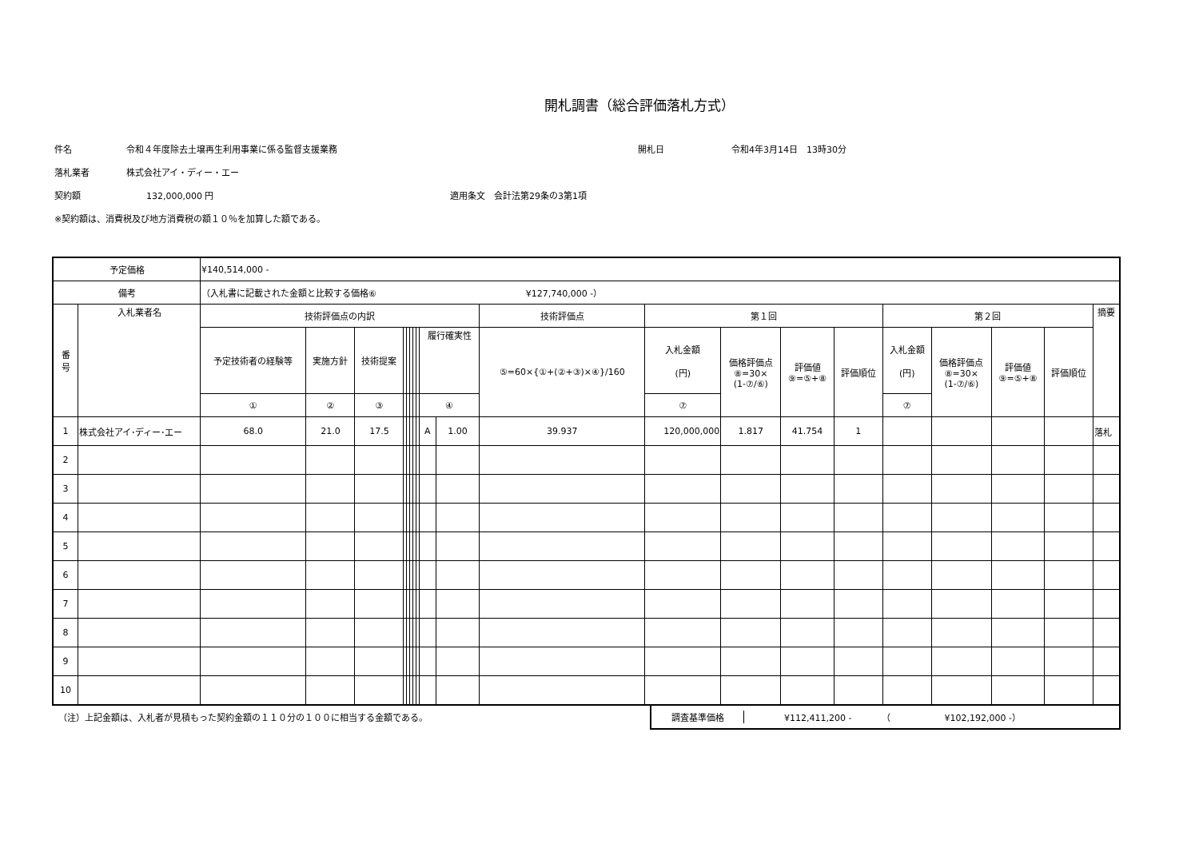開札調書（総合評価落札方式）
件名 令和４年度除去土壌再生利用事業に係る監督支援業務 開札日 令和4年3月14日　13時30分
落札業者 株式会社アイ・ディー・エー
契約額 132,000,000 円 適用条文　会計法第29条の3第1項
※契約額は、消費税及び地方消費税の額１０％を加算した額である。
| 予定価格 | | ¥140,514,000 - | | | | | | | | | | | | | | | | | | | |
| 備考 | | （入札書に記載された金額と比較する価格⑥ ¥127,740,000 -） | | | | | | | | | | | | | | | | | | | |
| 番 号 | 入札業者名 | 技術評価点の内訳 | | | | | | | | | | 技術評価点 | 第１回 | | | | 第２回 | | | | 摘要 |
| | | 予定技術者の経験等 | 実施方針 | 技術提案 | | | | | | 履行確実性 | | ⑤=60×{①+(②+③)×④}/160 | 入札金額 (円) | 価格評価点 ⑧=30× (1-⑦/⑥) | 評価値 ⑨=⑤+⑧ | 評価順位 | 入札金額 (円) | 価格評価点 ⑧=30× (1-⑦/⑥) | 評価値 ⑨=⑤+⑧ | 評価順位 | |
| | | ① | ② | ③ | | | | | | ④ | | | ⑦ | | | | ⑦ | | | | |
| 1 | 株式会社アイ･ディー･エー | 68.0 | 21.0 | 17.5 | | | | | | A | 1.00 | 39.937 | 120,000,000 | 1.817 | 41.754 | 1 | | | | | 落札 |
| 2 | | | | | | | | | | | | | | | | | | | | | |
| 3 | | | | | | | | | | | | | | | | | | | | | |
| 4 | | | | | | | | | | | | | | | | | | | | | |
| 5 | | | | | | | | | | | | | | | | | | | | | |
| 6 | | | | | | | | | | | | | | | | | | | | | |
| 7 | | | | | | | | | | | | | | | | | | | | | |
| 8 | | | | | | | | | | | | | | | | | | | | | |
| 9 | | | | | | | | | | | | | | | | | | | | | |
| 10 | | | | | | | | | | | | | | | | | | | | | |
（注）上記金額は、入札者が見積もった契約金額の１１０分の１００に相当する金額である。
調査基準価格 ¥112,411,200 -　　　　（　　　　　　¥102,192,000 -）